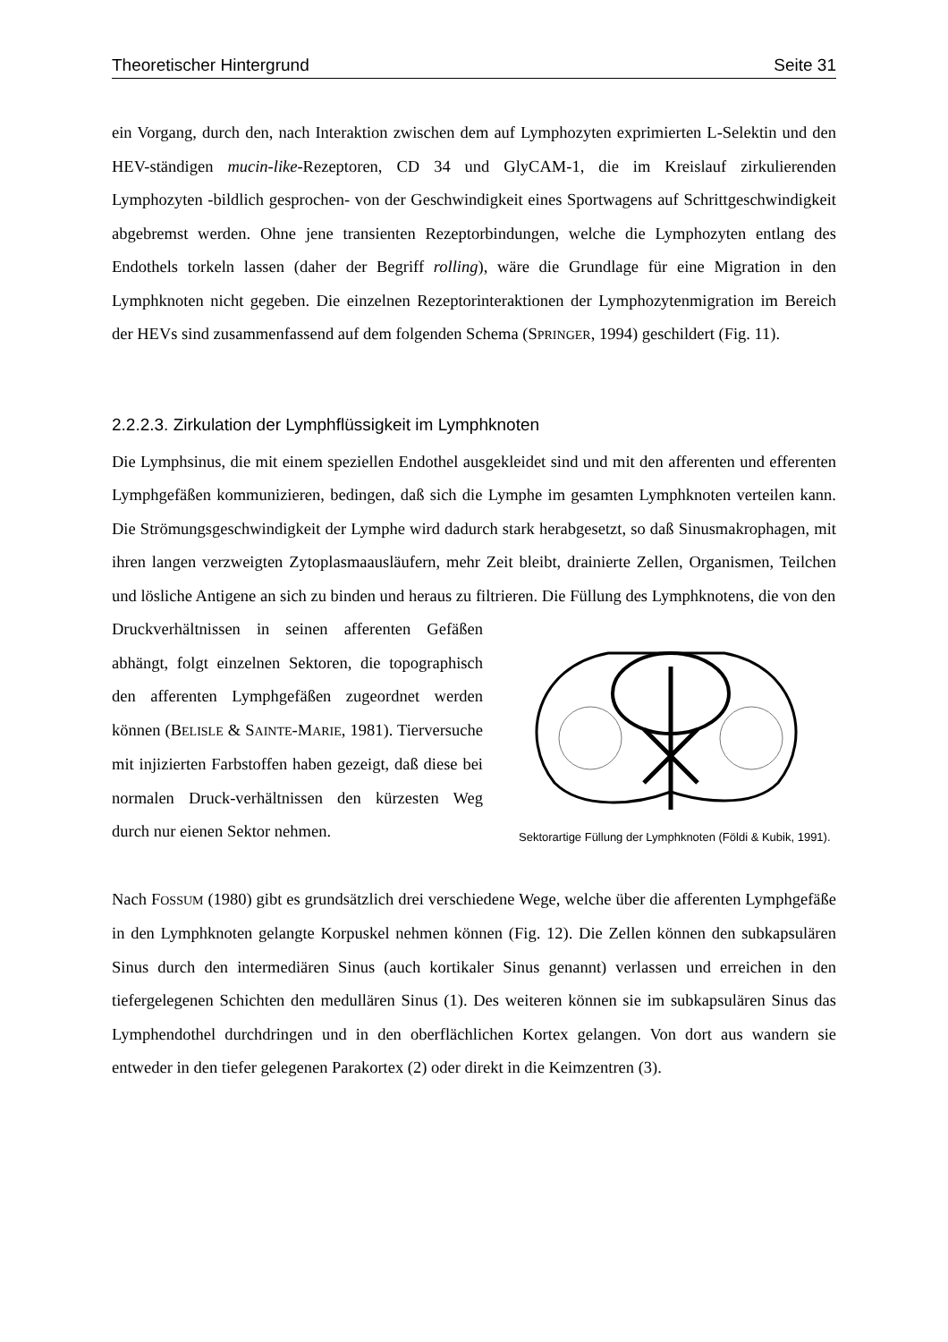Theoretischer Hintergrund Seite 31
ein Vorgang, durch den, nach Interaktion zwischen dem auf Lymphozyten exprimierten L-Selektin und den HEV-ständigen mucin-like-Rezeptoren, CD 34 und GlyCAM-1, die im Kreislauf zirkulierenden Lymphozyten -bildlich gesprochen- von der Geschwindigkeit eines Sportwagens auf Schrittgeschwindigkeit abgebremst werden. Ohne jene transienten Rezeptorbindungen, welche die Lymphozyten entlang des Endothels torkeln lassen (daher der Begriff rolling), wäre die Grundlage für eine Migration in den Lymphknoten nicht gegeben. Die einzelnen Rezeptorinteraktionen der Lymphozytenmigration im Bereich der HEVs sind zusammenfassend auf dem folgenden Schema (SPRINGER, 1994) geschildert (Fig. 11).
2.2.2.3. Zirkulation der Lymphflüssigkeit im Lymphknoten
Die Lymphsinus, die mit einem speziellen Endothel ausgekleidet sind und mit den afferenten und efferenten Lymphgefäßen kommunizieren, bedingen, daß sich die Lymphe im gesamten Lymphknoten verteilen kann. Die Strömungsgeschwindigkeit der Lymphe wird dadurch stark herabgesetzt, so daß Sinusmakrophagen, mit ihren langen verzweigten Zytoplasmaausläufern, mehr Zeit bleibt, drainierte Zellen, Organismen, Teilchen und lösliche Antigene an sich zu binden und heraus zu filtrieren. Die Füllung des Lymphknotens, die von den
Druckverhältnissen in seinen afferenten Gefäßen abhängt, folgt einzelnen Sektoren, die topographisch den afferenten Lymphgefäßen zugeordnet werden können (BELISLE & SAINTE-MARIE, 1981). Tierversuche mit injizierten Farbstoffen haben gezeigt, daß diese bei normalen Druck-verhältnissen den kürzesten Weg durch nur eienen Sektor nehmen.
Sektorartige Füllung der Lymphknoten (Földi & Kubik, 1991).
Nach FOSSUM (1980) gibt es grundsätzlich drei verschiedene Wege, welche über die afferenten Lymphgefäße in den Lymphknoten gelangte Korpuskel nehmen können (Fig. 12). Die Zellen können den subkapsulären Sinus durch den intermediären Sinus (auch kortikaler Sinus genannt) verlassen und erreichen in den tiefergelegenen Schichten den medullären Sinus (1). Des weiteren können sie im subkapsulären Sinus das Lymphendothel durchdringen und in den oberflächlichen Kortex gelangen. Von dort aus wandern sie entweder in den tiefer gelegenen Parakortex (2) oder direkt in die Keimzentren (3).